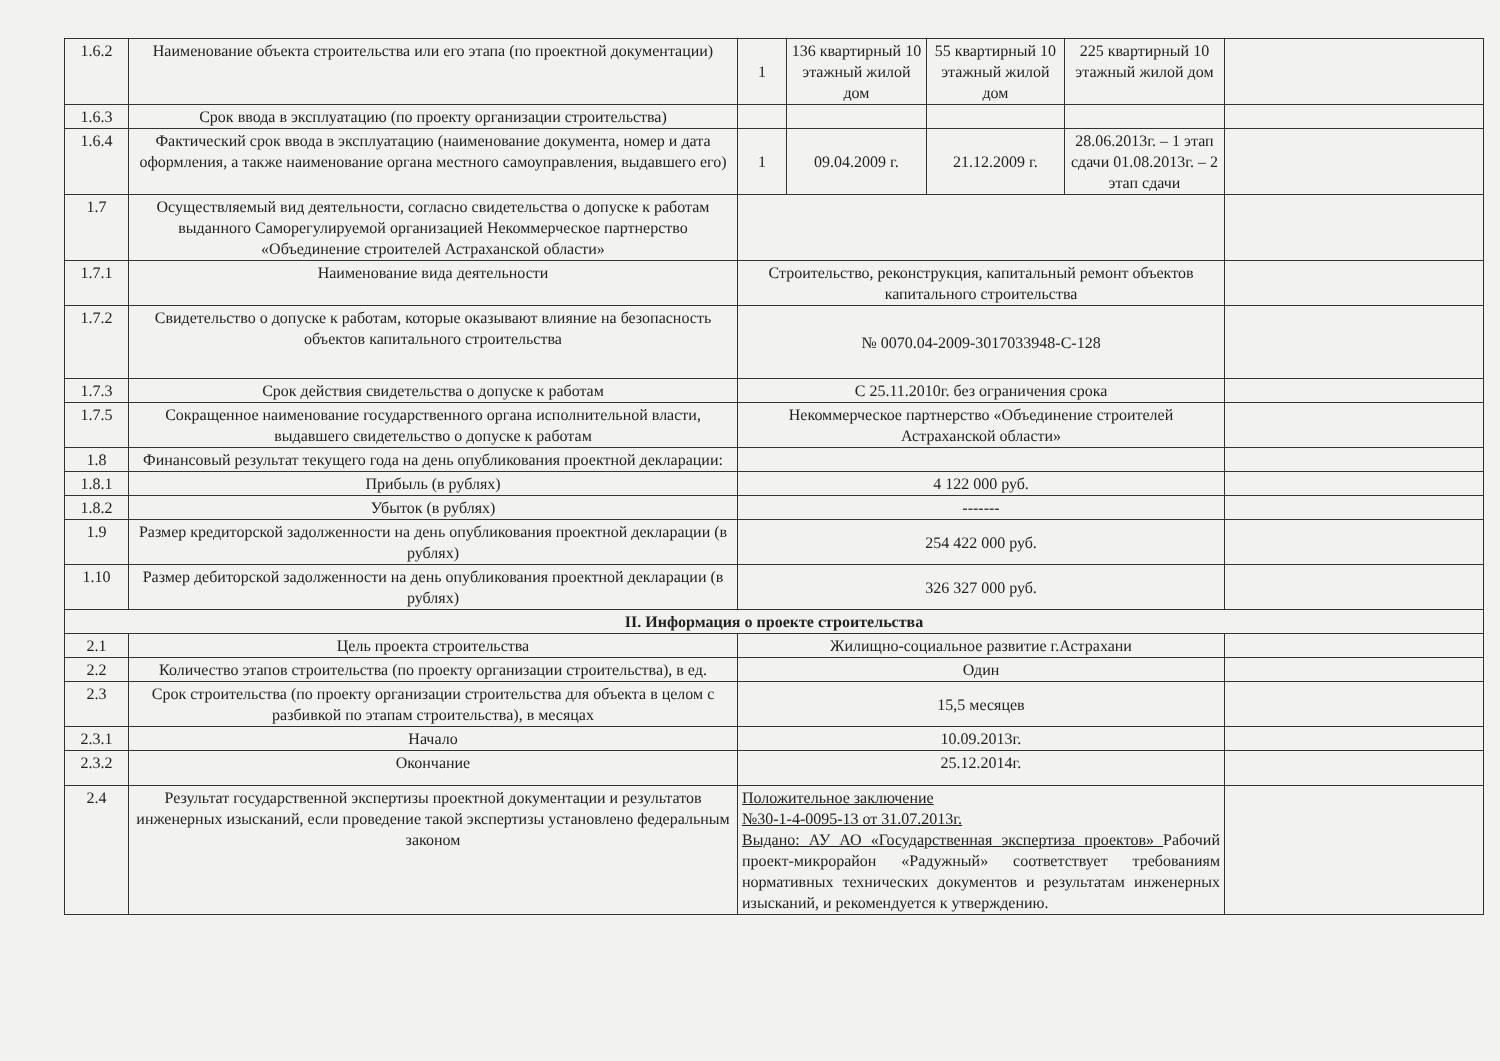| 1.6.2 | Наименование объекта строительства или его этапа (по проектной документации) | 1 | 136 квартирный 10 этажный жилой дом | 55 квартирный 10 этажный жилой дом | 225 квартирный 10 этажный жилой дом | |
| 1.6.3 | Срок ввода в эксплуатацию (по проекту организации строительства) | | | | | |
| 1.6.4 | Фактический срок ввода в эксплуатацию (наименование документа, номер и дата оформления, а также наименование органа местного самоуправления, выдавшего его) | 1 | 09.04.2009 г. | 21.12.2009 г. | 28.06.2013г. – 1 этап сдачи 01.08.2013г. – 2 этап сдачи | |
| 1.7 | Осуществляемый вид деятельности, согласно свидетельства о допуске к работам выданного Саморегулируемой организацией Некоммерческое партнерство «Объединение строителей Астраханской области» | | | | | |
| 1.7.1 | Наименование вида деятельности | Строительство, реконструкция, капитальный ремонт объектов капитального строительства | | | | |
| 1.7.2 | Свидетельство о допуске к работам, которые оказывают влияние на безопасность объектов капитального строительства | № 0070.04-2009-3017033948-С-128 | | | | |
| 1.7.3 | Срок действия свидетельства о допуске к работам | С 25.11.2010г. без ограничения срока | | | | |
| 1.7.5 | Сокращенное наименование государственного органа исполнительной власти, выдавшего свидетельство о допуске к работам | Некоммерческое партнерство «Объединение строителей Астраханской области» | | | | |
| 1.8 | Финансовый результат текущего года на день опубликования проектной декларации: | | | | | |
| 1.8.1 | Прибыль (в рублях) | 4 122 000 руб. | | | | |
| 1.8.2 | Убыток (в рублях) | ------- | | | | |
| 1.9 | Размер кредиторской задолженности на день опубликования проектной декларации (в рублях) | 254 422 000 руб. | | | | |
| 1.10 | Размер дебиторской задолженности на день опубликования проектной декларации (в рублях) | 326 327 000 руб. | | | | |
| II. Информация о проекте строительства | | | | | | |
| 2.1 | Цель проекта строительства | Жилищно-социальное развитие г.Астрахани | | | | |
| 2.2 | Количество этапов строительства (по проекту организации строительства), в ед. | Один | | | | |
| 2.3 | Срок строительства (по проекту организации строительства для объекта в целом с разбивкой по этапам строительства), в месяцах | 15,5 месяцев | | | | |
| 2.3.1 | Начало | 10.09.2013г. | | | | |
| 2.3.2 | Окончание | 25.12.2014г. | | | | |
| 2.4 | Результат государственной экспертизы проектной документации и результатов инженерных изысканий, если проведение такой экспертизы установлено федеральным законом | Положительное заключение №30-1-4-0095-13 от 31.07.2013г. Выдано: АУ АО «Государственная экспертиза проектов» Рабочий проект-микрорайон «Радужный» соответствует требованиям нормативных технических документов и результатам инженерных изысканий, и рекомендуется к утверждению. | | | | |